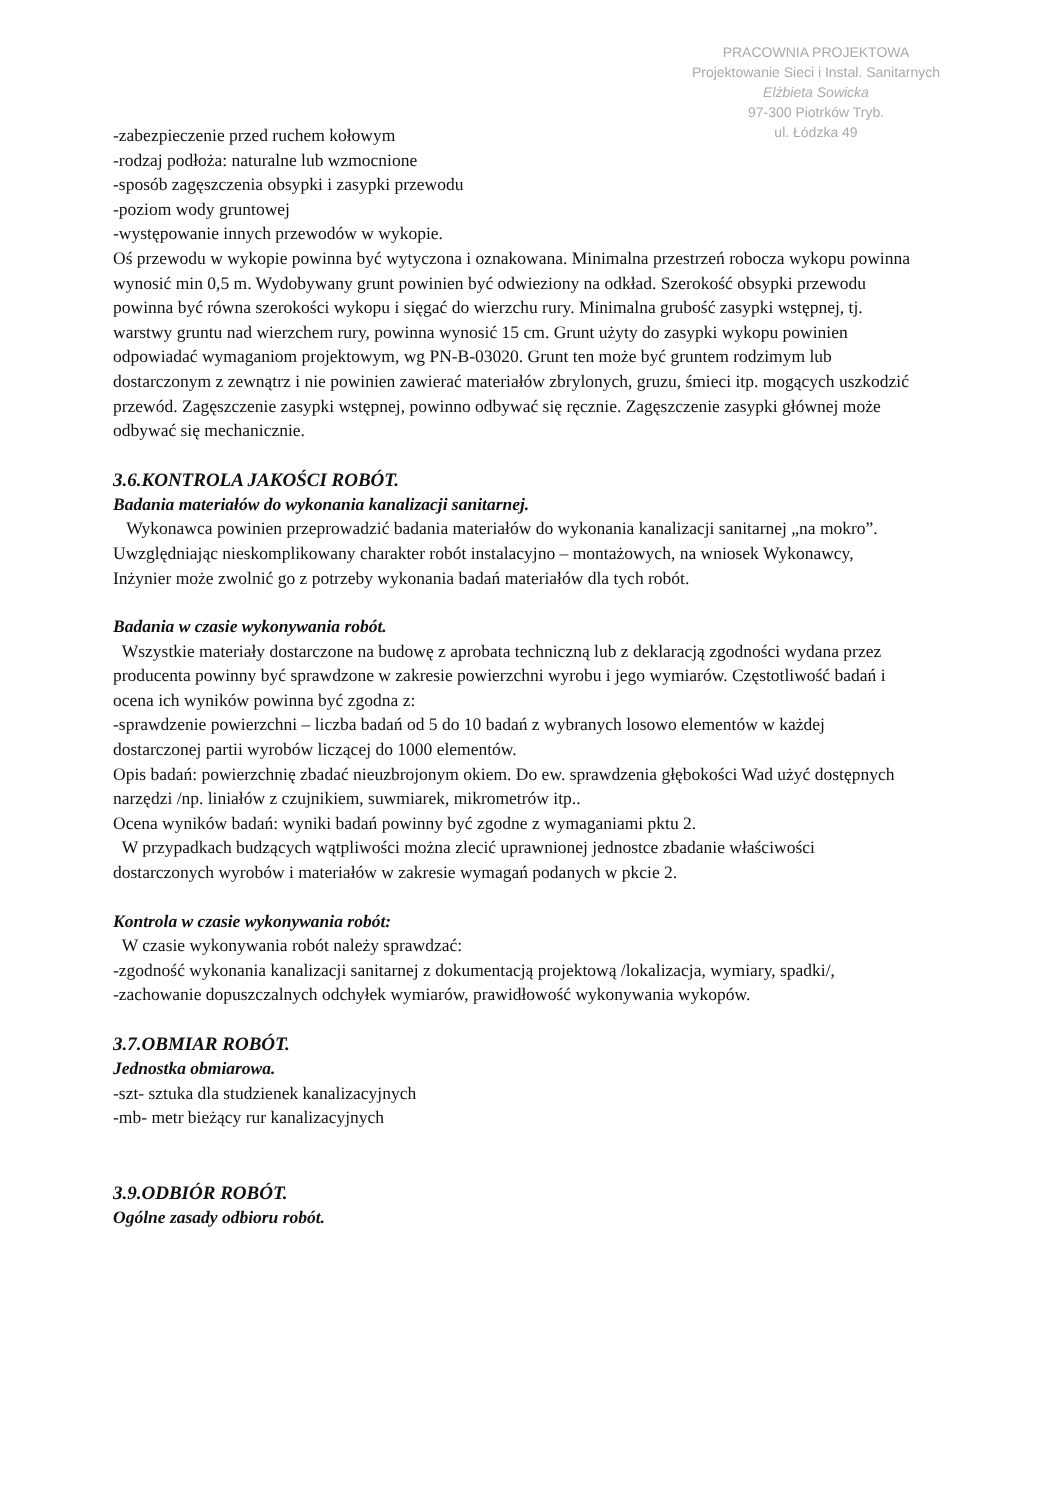PRACOWNIA PROJEKTOWA
Projektowanie Sieci i Instal. Sanitarnych
Elżbieta Sowicka
97-300 Piotrków Tryb.
ul. Łódzka 49
-zabezpieczenie przed ruchem kołowym
-rodzaj podłoża: naturalne lub wzmocnione
-sposób zagęszczenia obsypki i zasypki przewodu
-poziom wody gruntowej
-występowanie innych przewodów w wykopie.
Oś przewodu w wykopie powinna być wytyczona i oznakowana. Minimalna przestrzeń robocza wykopu powinna wynosić min 0,5 m. Wydobywany grunt powinien być odwieziony na odkład. Szerokość obsypki przewodu powinna być równa szerokości wykopu i sięgać do wierzchu rury. Minimalna grubość zasypki wstępnej, tj. warstwy gruntu nad wierzchem rury, powinna wynosić 15 cm. Grunt użyty do zasypki wykopu powinien odpowiadać wymaganiom projektowym, wg PN-B-03020. Grunt ten może być gruntem rodzimym lub dostarczonym z zewnątrz i nie powinien zawierać materiałów zbrylonych, gruzu, śmieci itp. mogących uszkodzić przewód. Zagęszczenie zasypki wstępnej, powinno odbywać się ręcznie. Zagęszczenie zasypki głównej może odbywać się mechanicznie.
3.6.KONTROLA JAKOŚCI ROBÓT.
Badania materiałów do wykonania kanalizacji sanitarnej.
Wykonawca powinien przeprowadzić badania materiałów do wykonania kanalizacji sanitarnej „na mokro”. Uwzględniając nieskomplikowany charakter robót instalacyjno – montażowych, na wniosek Wykonawcy, Inżynier może zwolnić go z potrzeby wykonania badań materiałów dla tych robót.
Badania w czasie wykonywania robót.
Wszystkie materiały dostarczone na budowę z aprobata techniczną lub z deklaracją zgodności wydana przez producenta powinny być sprawdzone w zakresie powierzchni wyrobu i jego wymiarów. Częstotliwość badań i ocena ich wyników powinna być zgodna z:
-sprawdzenie powierzchni – liczba badań od 5 do 10 badań z wybranych losowo elementów w każdej dostarczonej partii wyrobów liczącej do 1000 elementów.
Opis badań: powierzchnię zbadać nieuzbrojonym okiem. Do ew. sprawdzenia głębokości Wad użyć dostępnych narzędzi /np. liniałów z czujnikiem, suwmiarek, mikrometrów itp..
Ocena wyników badań: wyniki badań powinny być zgodne z wymaganiami pktu 2.
W przypadkach budzących wątpliwości można zlecić uprawnionej jednostce zbadanie właściwości dostarczonych wyrobów i materiałów w zakresie wymagań podanych w pkcie 2.
Kontrola w czasie wykonywania robót:
W czasie wykonywania robót należy sprawdzać:
-zgodność wykonania kanalizacji sanitarnej z dokumentacją projektową /lokalizacja, wymiary, spadki/,
-zachowanie dopuszczalnych odchyłek wymiarów, prawidłowość wykonywania wykopów.
3.7.OBMIAR ROBÓT.
Jednostka obmiarowa.
-szt- sztuka dla studzienek kanalizacyjnych
-mb- metr bieżący rur kanalizacyjnych
3.9.ODBIÓR ROBÓT.
Ogólne zasady odbioru robót.